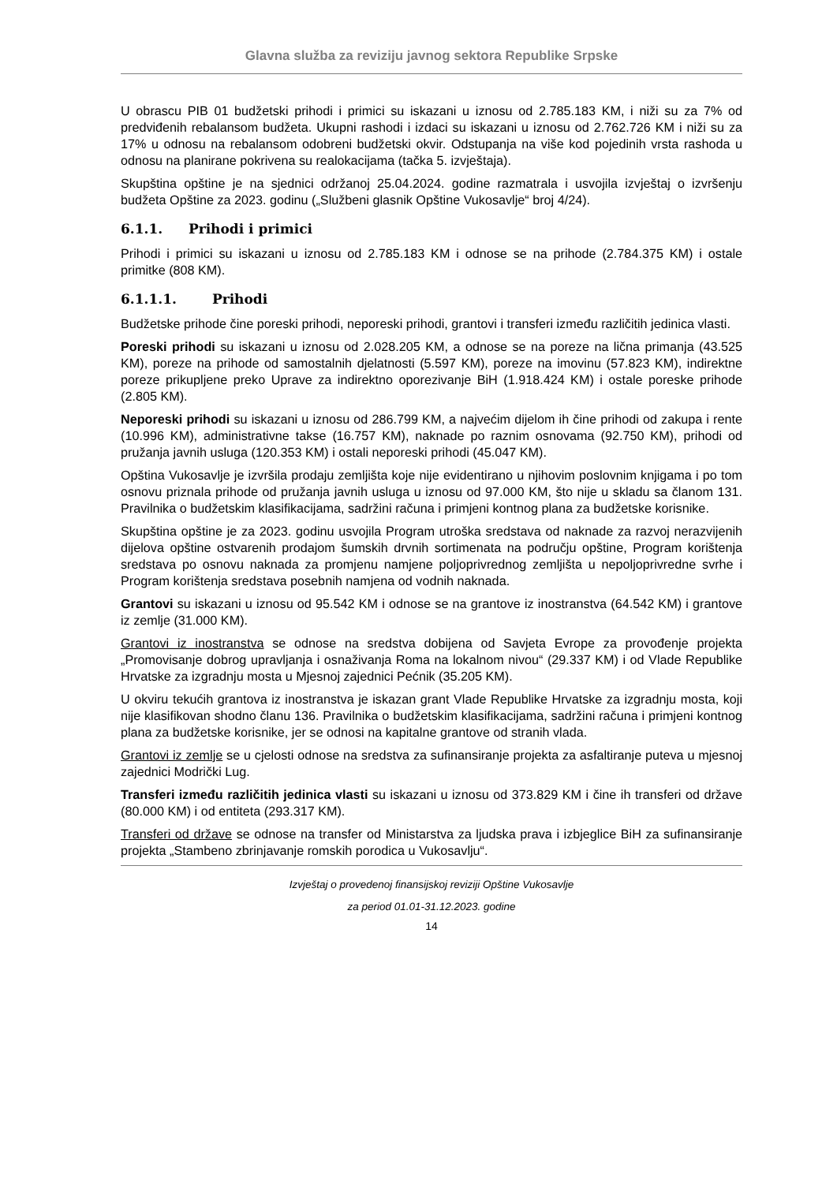Glavna služba za reviziju javnog sektora Republike Srpske
U obrascu PIB 01 budžetski prihodi i primici su iskazani u iznosu od 2.785.183 KM, i niži su za 7% od predviđenih rebalansom budžeta. Ukupni rashodi i izdaci su iskazani u iznosu od 2.762.726 KM i niži su za 17% u odnosu na rebalansom odobreni budžetski okvir. Odstupanja na više kod pojedinih vrsta rashoda u odnosu na planirane pokrivena su realokacijama (tačka 5. izvještaja).
Skupština opštine je na sjednici održanoj 25.04.2024. godine razmatrala i usvojila izvještaj o izvršenju budžeta Opštine za 2023. godinu („Službeni glasnik Opštine Vukosavlje“ broj 4/24).
6.1.1. Prihodi i primici
Prihodi i primici su iskazani u iznosu od 2.785.183 KM i odnose se na prihode (2.784.375 KM) i ostale primitke (808 KM).
6.1.1.1. Prihodi
Budžetske prihode čine poreski prihodi, neporeski prihodi, grantovi i transferi između različitih jedinica vlasti.
Poreski prihodi su iskazani u iznosu od 2.028.205 KM, a odnose se na poreze na lična primanja (43.525 KM), poreze na prihode od samostalnih djelatnosti (5.597 KM), poreze na imovinu (57.823 KM), indirektne poreze prikupljene preko Uprave za indirektno oporezivanje BiH (1.918.424 KM) i ostale poreske prihode (2.805 KM).
Neporeski prihodi su iskazani u iznosu od 286.799 KM, a najvećim dijelom ih čine prihodi od zakupa i rente (10.996 KM), administrativne takse (16.757 KM), naknade po raznim osnovama (92.750 KM), prihodi od pružanja javnih usluga (120.353 KM) i ostali neporeski prihodi (45.047 KM).
Opština Vukosavlje je izvršila prodaju zemljišta koje nije evidentirano u njihovim poslovnim knjigama i po tom osnovu priznala prihode od pružanja javnih usluga u iznosu od 97.000 KM, što nije u skladu sa članom 131. Pravilnika o budžetskim klasifikacijama, sadržini računa i primjeni kontnog plana za budžetske korisnike.
Skupština opštine je za 2023. godinu usvojila Program utroška sredstava od naknade za razvoj nerazvijenih dijelova opštine ostvarenih prodajom šumskih drvnih sortimenata na području opštine, Program korištenja sredstava po osnovu naknada za promjenu namjene poljoprivrednog zemljišta u nepoljoprivredne svrhe i Program korištenja sredstava posebnih namjena od vodnih naknada.
Grantovi su iskazani u iznosu od 95.542 KM i odnose se na grantove iz inostranstva (64.542 KM) i grantove iz zemlje (31.000 KM).
Grantovi iz inostranstva se odnose na sredstva dobijena od Savjeta Evrope za provođenje projekta „Promovisanje dobrog upravljanja i osnaživanja Roma na lokalnom nivou“ (29.337 KM) i od Vlade Republike Hrvatske za izgradnju mosta u Mjesnoj zajednici Pećnik (35.205 KM).
U okviru tekućih grantova iz inostranstva je iskazan grant Vlade Republike Hrvatske za izgradnju mosta, koji nije klasifikovan shodno članu 136. Pravilnika o budžetskim klasifikacijama, sadržini računa i primjeni kontnog plana za budžetske korisnike, jer se odnosi na kapitalne grantove od stranih vlada.
Grantovi iz zemlje se u cjelosti odnose na sredstva za sufinansiranje projekta za asfaltiranje puteva u mjesnoj zajednici Modrički Lug.
Transferi između različitih jedinica vlasti su iskazani u iznosu od 373.829 KM i čine ih transferi od države (80.000 KM) i od entiteta (293.317 KM).
Transferi od države se odnose na transfer od Ministarstva za ljudska prava i izbjeglice BiH za sufinansiranje projekta „Stambeno zbrinjavanje romskih porodica u Vukosavlju“.
Izvještaj o provedenoj finansijskoj reviziji Opštine Vukosavlje
za period 01.01-31.12.2023. godine
14